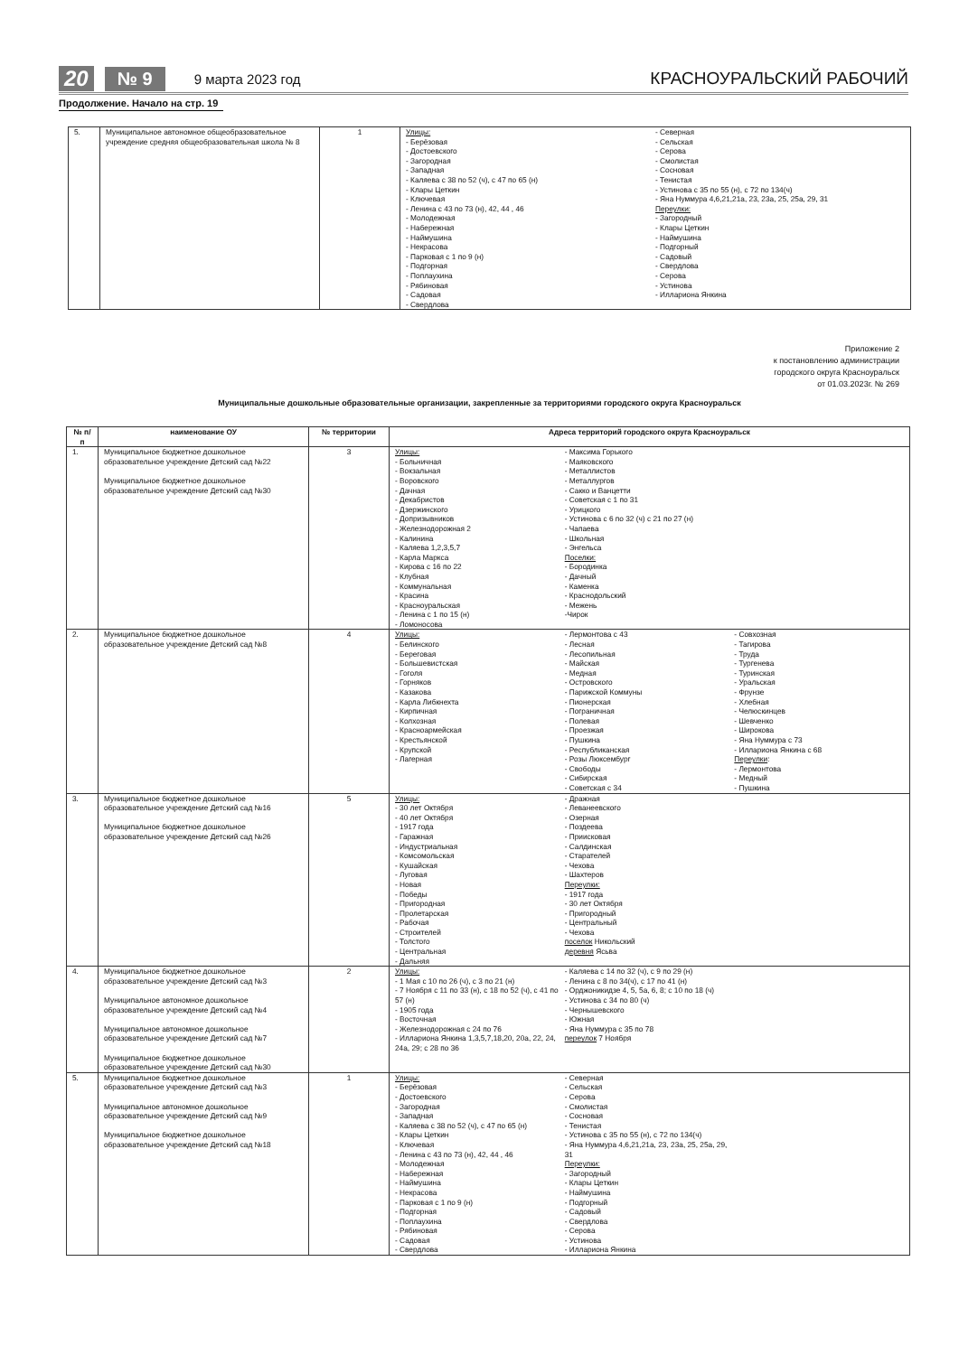20 № 9 9 марта 2023 год КРАСНОУРАЛЬСКИЙ РАБОЧИЙ
Продолжение. Начало на стр. 19
| 5. | Муниципальное автономное общеобразовательное учреждение средняя общеобразовательная школа № 8 | 1 | Улицы: - Берёзовая - Достоевского - Загородная - Западная - Каляева с 38 по 52 (ч), с 47 по 65 (н) - Клары Цеткин - Ключевая - Ленина с 43 по 73 (н), 42, 44 , 46 - Молодежная - Набережная - Наймушина - Некрасова - Парковая с 1 по 9 (н) - Подгорная - Поплаухина - Рябиновая - Садовая - Свердлова - Северная - Сельская - Серова - Смолистая - Сосновая - Тенистая - Устинова с 35 по 55 (н), с 72 по 134(ч) - Яна Нуммура 4,6,21,21а, 23, 23а, 25, 25а, 29, 31 Переулки: - Загородный - Клары Цеткин - Наймушина - Подгорный - Садовый - Свердлова - Серова - Устинова - Иллариона Янкина |
Приложение 2
к постановлению администрации
городского округа Красноуральск
от 01.03.2023г. № 269
Муниципальные дошкольные образовательные организации, закрепленные за территориями городского округа Красноуральск
| № п/п | наименование ОУ | № территории | Адреса территорий городского округа Красноуральск |
| --- | --- | --- | --- |
| 1. | Муниципальное бюджетное дошкольное образовательное учреждение Детский сад №22 Муниципальное бюджетное дошкольное образовательное учреждение Детский сад №30 | 3 | Улицы: - Больничная - Вокзальная - Воровского - Дачная - Декабристов - Дзержинского - Допризывников - Железнодорожная 2 - Калинина - Каляева 1,2,3,5,7 - Карла Маркса - Кирова с 16 по 22 - Клубная - Коммунальная - Красина - Красноуральская - Ленина с 1 по 15 (н) - Ломоносова - Максима Горького - Маяковского - Металлистов - Металлургов - Сакко и Ванцетти - Советская с 1 по 31 - Урицкого - Устинова с 6 по 32 (ч) с 21 по 27 (н) - Чапаева - Школьная - Энгельса Поселки: - Бородинка - Дачный - Каменка - Краснодольский - Межень -Чирок |
| 2. | Муниципальное бюджетное дошкольное образовательное учреждение Детский сад №8 | 4 | Улицы: - Белинского - Береговая - Большевистская - Гоголя - Горняков - Казакова - Карла Либкнехта - Кирпичная - Колхозная - Красноармейская - Крестьянской - Крупской - Лагерная - Лермонтова с 43 - Лесная - Лесопильная - Майская - Медная - Островского - Парижской Коммуны - Пионерская - Пограничная - Полевая - Проезжая - Пушкина - Республиканская - Розы Люксембург - Свободы - Сибирская - Советская с 34 - Совхозная - Тагирова - Труда - Тургенева - Туринская - Уральская - Фрунзе - Хлебная - Челюскинцев - Шевченко - Широкова - Яна Нуммура с 73 - Иллариона Янкина с 68 Переулки : - Лермонтова - Медный - Пушкина |
| 3. | Муниципальное бюджетное дошкольное образовательное учреждение Детский сад №16 Муниципальное бюджетное дошкольное образовательное учреждение Детский сад №26 | 5 | Улицы: - 30 лет Октября - 40 лет Октября - 1917 года - Гаражная - Индустриальная - Комсомольская - Кушайская - Луговая - Новая - Победы - Пригородная - Пролетарская - Рабочая - Строителей - Толстого - Центральная - Дальняя - Дражная - Леванеевского - Озерная - Поздеева - Приисковая - Салдинская - Старателей - Чехова - Шахтеров Переулки: - 1917 года - 30 лет Октября - Пригородный - Центральный - Чехова поселок Никольский деревня Ясьва |
| 4. | Муниципальное бюджетное дошкольное образовательное учреждение Детский сад №3 Муниципальное автономное дошкольное образовательное учреждение Детский сад №4 Муниципальное автономное дошкольное образовательное учреждение Детский сад №7 Муниципальное бюджетное дошкольное образовательное учреждение Детский сад №30 | 2 | Улицы: - 1 Мая с 10 по 26 (ч), с 3 по 21 (н) - 7 Ноября с 11 по 33 (н), с 18 по 52 (ч), с 41 по 57 (н) - 1905 года - Восточная - Железнодорожная с 24 по 76 - Иллариона Янкина 1,3,5,7,18,20, 20а, 22, 24, 24а, 29; с 28 по 36 - Каляева с 14 по 32 (ч), с 9 по 29 (н) - Ленина с 8 по 34(ч), с 17 по 41 (н) - Орджоникидзе 4, 5, 5а, 6, 8; с 10 по 18 (ч) - Устинова с 34 по 80 (ч) - Чернышевского - Южная - Яна Нуммура с 35 по 78 переулок 7 Ноября |
| 5. | Муниципальное бюджетное дошкольное образовательное учреждение Детский сад №3 Муниципальное автономное дошкольное образовательное учреждение Детский сад №9 Муниципальное бюджетное дошкольное образовательное учреждение Детский сад №18 | 1 | Улицы: - Берёзовая - Достоевского - Загородная - Западная - Каляева с 38 по 52 (ч), с 47 по 65 (н) - Клары Цеткин - Ключевая - Ленина с 43 по 73 (н), 42, 44 , 46 - Молодежная - Набережная - Наймушина - Некрасова - Парковая с 1 по 9 (н) - Подгорная - Поплаухина - Рябиновая - Садовая - Свердлова - Северная - Сельская - Серова - Смолистая - Сосновая - Тенистая - Устинова с 35 по 55 (н), с 72 по 134(ч) - Яна Нуммура 4,6,21,21а, 23, 23а, 25, 25а, 29, 31 Переулки: - Загородный - Клары Цеткин - Наймушина - Подгорный - Садовый - Свердлова - Серова - Устинова - Иллариона Янкина |